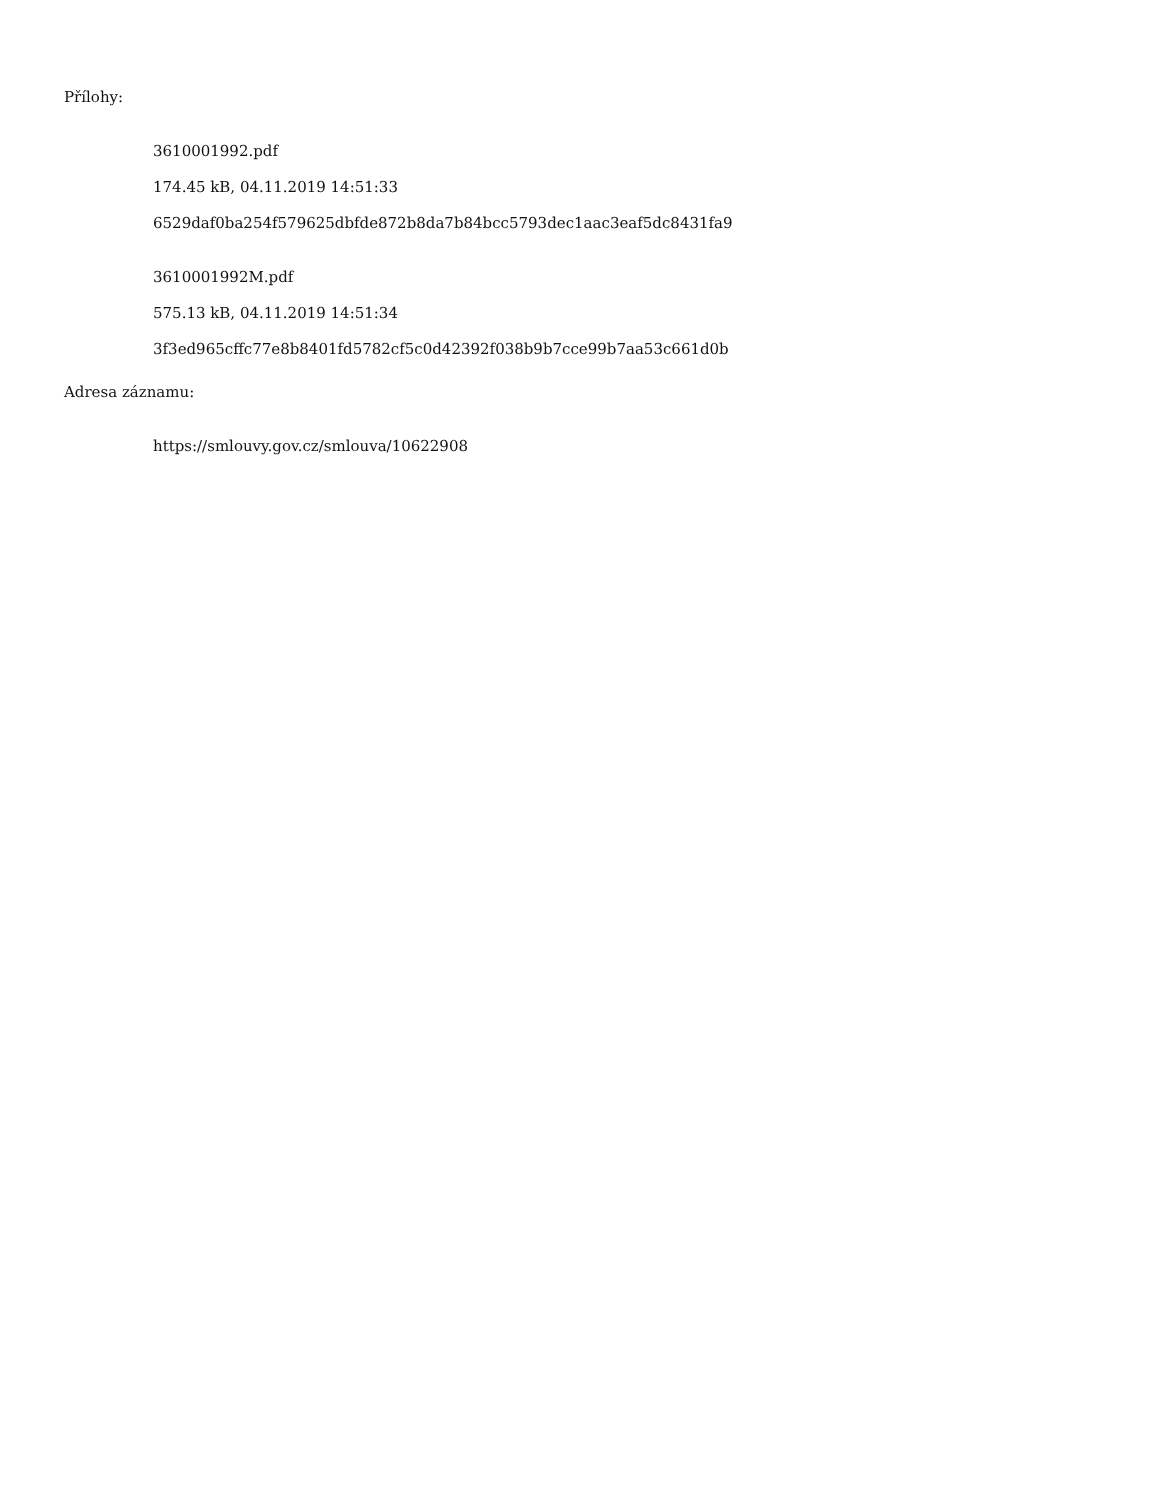Přílohy:
3610001992.pdf
174.45 kB, 04.11.2019 14:51:33
6529daf0ba254f579625dbfde872b8da7b84bcc5793dec1aac3eaf5dc8431fa9
3610001992M.pdf
575.13 kB, 04.11.2019 14:51:34
3f3ed965cffc77e8b8401fd5782cf5c0d42392f038b9b7cce99b7aa53c661d0b
Adresa záznamu:
https://smlouvy.gov.cz/smlouva/10622908